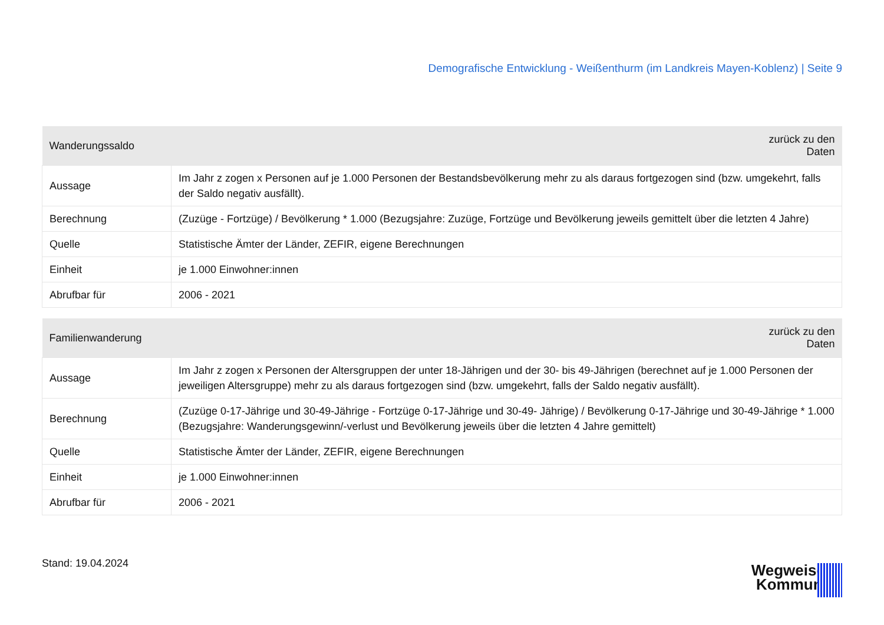Demografische Entwicklung - Weißenthurm (im Landkreis Mayen-Koblenz) | Seite 9
| Wanderungssaldo | zurück zu den Daten |
| --- | --- |
| Aussage | Im Jahr z zogen x Personen auf je 1.000 Personen der Bestandsbevölkerung mehr zu als daraus fortgezogen sind (bzw. umgekehrt, falls der Saldo negativ ausfällt). |
| Berechnung | (Zuzüge - Fortzüge) / Bevölkerung * 1.000 (Bezugsjahre: Zuzüge, Fortzüge und Bevölkerung jeweils gemittelt über die letzten 4 Jahre) |
| Quelle | Statistische Ämter der Länder, ZEFIR, eigene Berechnungen |
| Einheit | je 1.000 Einwohner:innen |
| Abrufbar für | 2006 - 2021 |
| Familienwanderung | zurück zu den Daten |
| --- | --- |
| Aussage | Im Jahr z zogen x Personen der Altersgruppen der unter 18-Jährigen und der 30- bis 49-Jährigen (berechnet auf je 1.000 Personen der jeweiligen Altersgruppe) mehr zu als daraus fortgezogen sind (bzw. umgekehrt, falls der Saldo negativ ausfällt). |
| Berechnung | (Zuzüge 0-17-Jährige und 30-49-Jährige - Fortzüge 0-17-Jährige und 30-49- Jährige) / Bevölkerung 0-17-Jährige und 30-49-Jährige * 1.000 (Bezugsjahre: Wanderungsgewinn/-verlust und Bevölkerung jeweils über die letzten 4 Jahre gemittelt) |
| Quelle | Statistische Ämter der Länder, ZEFIR, eigene Berechnungen |
| Einheit | je 1.000 Einwohner:innen |
| Abrufbar für | 2006 - 2021 |
Stand: 19.04.2024
Wegweiser
Kommune